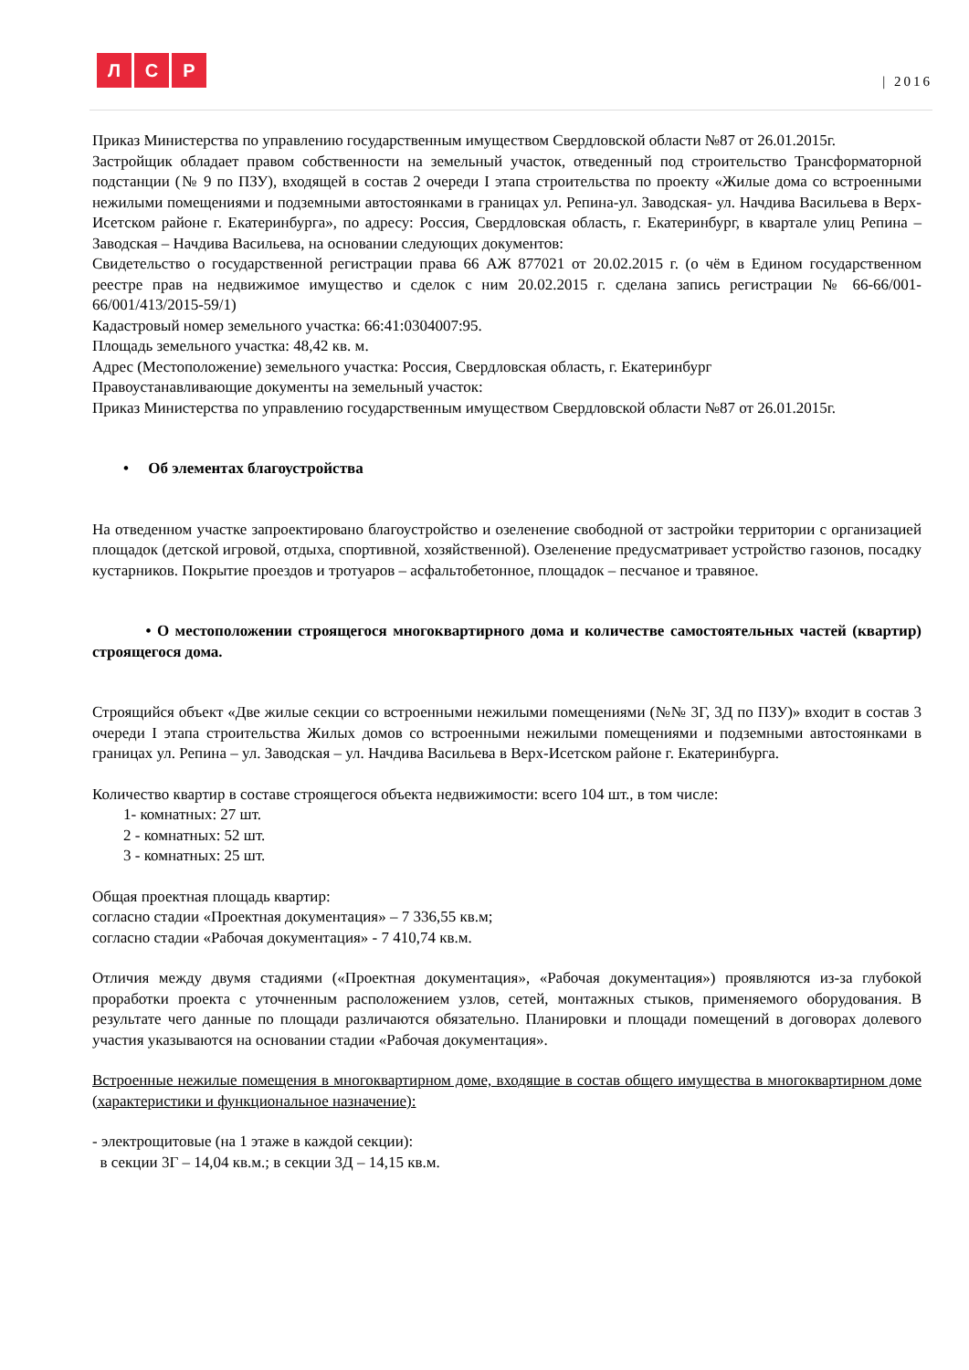Л С Р
| 2016
Приказ Министерства по управлению государственным имуществом Свердловской области №87 от 26.01.2015г.
Застройщик обладает правом собственности на земельный участок, отведенный под строительство Трансформаторной подстанции (№ 9 по ПЗУ), входящей в состав 2 очереди I этапа строительства по проекту «Жилые дома со встроенными нежилыми помещениями и подземными автостоянками в границах ул. Репина-ул. Заводская- ул. Начдива Васильева в Верх-Исетском районе г. Екатеринбурга», по адресу: Россия, Свердловская область, г. Екатеринбург, в квартале улиц Репина – Заводская – Начдива Васильева, на основании следующих документов:
Свидетельство о государственной регистрации права 66 АЖ 877021 от 20.02.2015 г. (о чём в Едином государственном реестре прав на недвижимое имущество и сделок с ним 20.02.2015 г. сделана запись регистрации № 66-66/001-66/001/413/2015-59/1)
Кадастровый номер земельного участка: 66:41:0304007:95.
Площадь земельного участка: 48,42 кв. м.
Адрес (Местоположение) земельного участка: Россия, Свердловская область, г. Екатеринбург
Правоустанавливающие документы на земельный участок:
Приказ Министерства по управлению государственным имуществом Свердловской области №87 от 26.01.2015г.
• Об элементах благоустройства
На отведенном участке запроектировано благоустройство и озеленение свободной от застройки территории с организацией площадок (детской игровой, отдыха, спортивной, хозяйственной). Озеленение предусматривает устройство газонов, посадку кустарников. Покрытие проездов и тротуаров – асфальтобетонное, площадок – песчаное и травяное.
• О местоположении строящегося многоквартирного дома и количестве самостоятельных частей (квартир) строящегося дома.
Строящийся объект «Две жилые секции со встроенными нежилыми помещениями (№№ 3Г, 3Д по ПЗУ)» входит в состав 3 очереди I этапа строительства Жилых домов со встроенными нежилыми помещениями и подземными автостоянками в границах ул. Репина – ул. Заводская – ул. Начдива Васильева в Верх-Исетском районе г. Екатеринбурга.
Количество квартир в составе строящегося объекта недвижимости: всего 104 шт., в том числе:
1- комнатных: 27 шт.
2 - комнатных: 52 шт.
3 - комнатных: 25 шт.
Общая проектная площадь квартир:
согласно стадии «Проектная документация» – 7 336,55 кв.м;
согласно стадии «Рабочая документация» - 7 410,74 кв.м.
Отличия между двумя стадиями («Проектная документация», «Рабочая документация») проявляются из-за глубокой проработки проекта с уточненным расположением узлов, сетей, монтажных стыков, применяемого оборудования. В результате чего данные по площади различаются обязательно. Планировки и площади помещений в договорах долевого участия указываются на основании стадии «Рабочая документация».
Встроенные нежилые помещения в многоквартирном доме, входящие в состав общего имущества в многоквартирном доме (характеристики и функциональное назначение):
- электрощитовые (на 1 этаже в каждой секции):
в секции 3Г – 14,04 кв.м.; в секции 3Д – 14,15 кв.м.